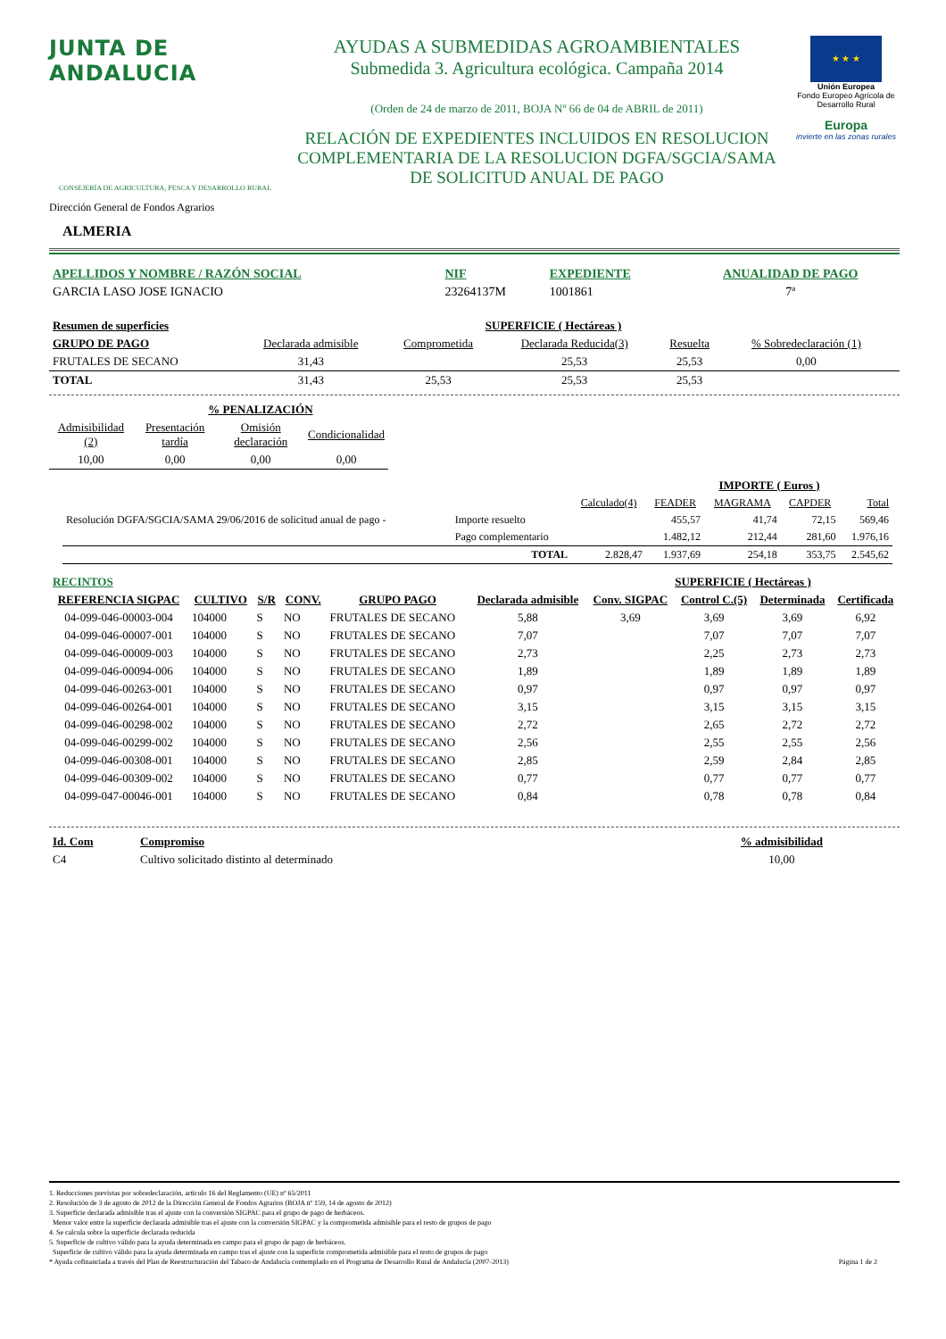JUNTA DE ANDALUCIA
CONSEJERÍA DE AGRICULTURA, PESCA Y DESARROLLO RURAL
Dirección General de Fondos Agrarios
AYUDAS A SUBMEDIDAS AGROAMBIENTALES
Submedida 3. Agricultura ecológica. Campaña 2014
(Orden de 24 de marzo de 2011, BOJA Nº 66 de 04 de ABRIL de 2011)
RELACIÓN DE EXPEDIENTES INCLUIDOS EN RESOLUCION COMPLEMENTARIA DE LA RESOLUCION DGFA/SGCIA/SAMA DE SOLICITUD ANUAL DE PAGO
★ ★ ★
Unión Europea
Fondo Europeo Agrícola de Desarrollo Rural
Europa
invierte en las zonas rurales
ALMERIA
| APELLIDOS Y NOMBRE / RAZÓN SOCIAL | NIF | EXPEDIENTE | ANUALIDAD DE PAGO |
| GARCIA LASO JOSE IGNACIO | 23264137M | 1001861 | 7ª |
| Resumen de superficies | | SUPERFICIE ( Hectáreas ) | | | | |
| GRUPO DE PAGO | Declarada admisible | Comprometida | Declarada Reducida(3) | Resuelta | % Sobredeclaración (1) | |
| FRUTALES DE SECANO | 31,43 | | 25,53 | 25,53 | 0,00 | |
| TOTAL | 31,43 | 25,53 | 25,53 | 25,53 | | |
| | % PENALIZACIÓN | | |
| Admisibilidad (2) | Presentación tardía | Omisión declaración | Condicionalidad |
| 10,00 | 0,00 | 0,00 | 0,00 |
| | | | IMPORTE ( Euros ) | | | |
| | | Calculado(4) | FEADER | MAGRAMA | CAPDER | Total |
| Resolución DGFA/SGCIA/SAMA 29/06/2016 de solicitud anual de pago - | Importe resuelto | | 455,57 | 41,74 | 72,15 | 569,46 |
| | Pago complementario | | 1.482,12 | 212,44 | 281,60 | 1.976,16 |
| | TOTAL | 2.828,47 | 1.937,69 | 254,18 | 353,75 | 2.545,62 |
| RECINTOS | | | | | | SUPERFICIE ( Hectáreas ) | | | |
| REFERENCIA SIGPAC | CULTIVO | S/R | CONV. | GRUPO PAGO | Declarada admisible | Conv. SIGPAC | Control C.(5) | Determinada | Certificada |
| 04-099-046-00003-004 | 104000 | S | NO | FRUTALES DE SECANO | 5,88 | 3,69 | 3,69 | 3,69 | 6,92 |
| 04-099-046-00007-001 | 104000 | S | NO | FRUTALES DE SECANO | 7,07 | | 7,07 | 7,07 | 7,07 |
| 04-099-046-00009-003 | 104000 | S | NO | FRUTALES DE SECANO | 2,73 | | 2,25 | 2,73 | 2,73 |
| 04-099-046-00094-006 | 104000 | S | NO | FRUTALES DE SECANO | 1,89 | | 1,89 | 1,89 | 1,89 |
| 04-099-046-00263-001 | 104000 | S | NO | FRUTALES DE SECANO | 0,97 | | 0,97 | 0,97 | 0,97 |
| 04-099-046-00264-001 | 104000 | S | NO | FRUTALES DE SECANO | 3,15 | | 3,15 | 3,15 | 3,15 |
| 04-099-046-00298-002 | 104000 | S | NO | FRUTALES DE SECANO | 2,72 | | 2,65 | 2,72 | 2,72 |
| 04-099-046-00299-002 | 104000 | S | NO | FRUTALES DE SECANO | 2,56 | | 2,55 | 2,55 | 2,56 |
| 04-099-046-00308-001 | 104000 | S | NO | FRUTALES DE SECANO | 2,85 | | 2,59 | 2,84 | 2,85 |
| 04-099-046-00309-002 | 104000 | S | NO | FRUTALES DE SECANO | 0,77 | | 0,77 | 0,77 | 0,77 |
| 04-099-047-00046-001 | 104000 | S | NO | FRUTALES DE SECANO | 0,84 | | 0,78 | 0,78 | 0,84 |
| Id. Com | Compromiso | % admisibilidad |
| C4 | Cultivo solicitado distinto al determinado | 10,00 |
1. Reducciones previstas por sobredeclaración, artículo 16 del Reglamento (UE) nº 65/2011
2. Resolución de 3 de agosto de 2012 de la Dirección General de Fondos Agrarios (BOJA nº 159, 14 de agosto de 2012)
3. Superficie declarada admisible tras el ajuste con la conversión SIGPAC para el grupo de pago de herbáceos.
Menor valor entre la superficie declarada admisible tras el ajuste con la conversión SIGPAC y la comprometida admisible para el resto de grupos de pago
4. Se calcula sobre la superficie declarada reducida
5. Superficie de cultivo válido para la ayuda determinada en campo para el grupo de pago de herbáceos.
Superficie de cultivo válido para la ayuda determinada en campo tras el ajuste con la superficie comprometida admisible para el resto de grupos de pago
* Ayuda cofinanciada a través del Plan de Reestructuración del Tabaco de Andalucía contemplado en el Programa de Desarrollo Rural de Andalucía (2007-2013) Página 1 de 2